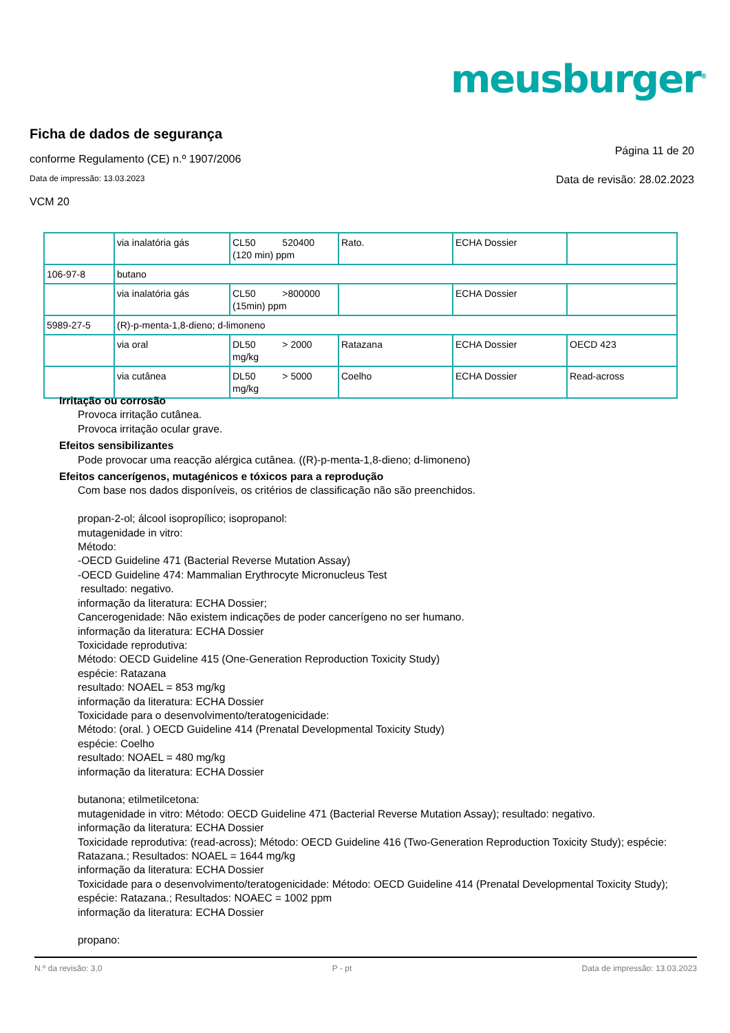meusburger<sup>®</sup>
Ficha de dados de segurança
conforme Regulamento (CE) n.º 1907/2006 Página 11 de 20
Data de impressão: 13.03.2023 Data de revisão: 28.02.2023
VCM 20
| | via inalatória gás | CL50 520400 (120 min) ppm | Rato. | ECHA Dossier | |
| 106-97-8 | butano | | | | |
| | via inalatória gás | CL50 >800000 (15min) ppm | | ECHA Dossier | |
| 5989-27-5 | (R)-p-menta-1,8-dieno; d-limoneno | | | | |
| | via oral | DL50 > 2000 mg/kg | Ratazana | ECHA Dossier | OECD 423 |
| | via cutânea | DL50 > 5000 mg/kg | Coelho | ECHA Dossier | Read-across |
Irritação ou corrosão
Provoca irritação cutânea.
Provoca irritação ocular grave.
Efeitos sensibilizantes
Pode provocar uma reacção alérgica cutânea. ((R)-p-menta-1,8-dieno; d-limoneno)
Efeitos cancerígenos, mutagénicos e tóxicos para a reprodução
Com base nos dados disponíveis, os critérios de classificação não são preenchidos.
propan-2-ol; álcool isopropílico; isopropanol:
mutagenidade in vitro:
Método:
-OECD Guideline 471 (Bacterial Reverse Mutation Assay)
-OECD Guideline 474: Mammalian Erythrocyte Micronucleus Test
resultado: negativo.
informação da literatura: ECHA Dossier;
Cancerogenidade: Não existem indicações de poder cancerígeno no ser humano.
informação da literatura: ECHA Dossier
Toxicidade reprodutiva:
Método: OECD Guideline 415 (One-Generation Reproduction Toxicity Study)
espécie: Ratazana
resultado: NOAEL = 853 mg/kg
informação da literatura: ECHA Dossier
Toxicidade para o desenvolvimento/teratogenicidade:
Método: (oral. ) OECD Guideline 414 (Prenatal Developmental Toxicity Study)
espécie: Coelho
resultado: NOAEL = 480 mg/kg
informação da literatura: ECHA Dossier
butanona; etilmetilcetona:
mutagenidade in vitro: Método: OECD Guideline 471 (Bacterial Reverse Mutation Assay); resultado: negativo.
informação da literatura: ECHA Dossier
Toxicidade reprodutiva: (read-across); Método: OECD Guideline 416 (Two-Generation Reproduction Toxicity Study); espécie: Ratazana.; Resultados: NOAEL = 1644 mg/kg
informação da literatura: ECHA Dossier
Toxicidade para o desenvolvimento/teratogenicidade: Método: OECD Guideline 414 (Prenatal Developmental Toxicity Study); espécie: Ratazana.; Resultados: NOAEC = 1002 ppm
informação da literatura: ECHA Dossier
propano:
N.º da revisão: 3,0 P - pt Data de impressão: 13.03.2023